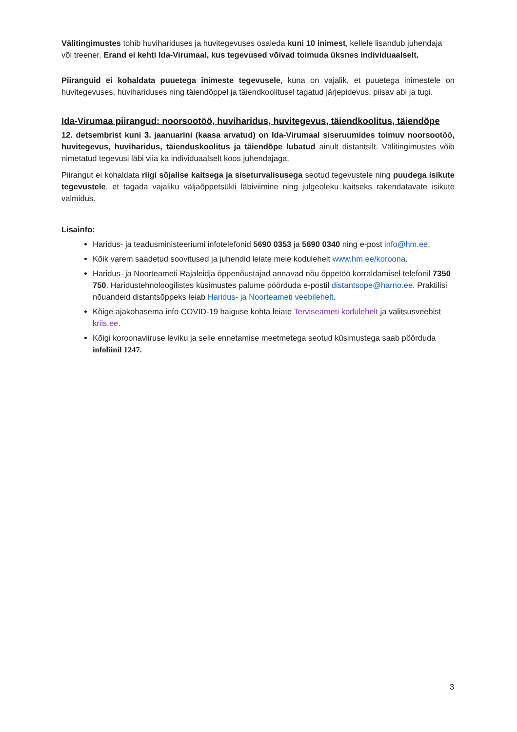Välitingimustes tohib huvihariduses ja huvitegevuses osaleda kuni 10 inimest, kellele lisandub juhendaja või treener. Erand ei kehti Ida-Virumaal, kus tegevused võivad toimuda üksnes individuaalselt.
Piiranguid ei kohaldata puuetega inimeste tegevusele, kuna on vajalik, et puuetega inimestele on huvitegevuses, huvihariduses ning täiendõppel ja täiendkoolitusel tagatud järjepidevus, piisav abi ja tugi.
Ida-Virumaa piirangud: noorsootöö, huviharidus, huvitegevus, täiendkoolitus, täiendõpe
12. detsembrist kuni 3. jaanuarini (kaasa arvatud) on Ida-Virumaal siseruumides toimuv noorsootöö, huvitegevus, huviharidus, täienduskoolitus ja täiendõpe lubatud ainult distantsilt. Välitingimustes võib nimetatud tegevusi läbi viia ka individuaalselt koos juhendajaga.
Piirangut ei kohaldata riigi sõjalise kaitsega ja siseturvalisusega seotud tegevustele ning puudega isikute tegevustele, et tagada vajaliku väljaõppetsükli läbiviimine ning julgeoleku kaitseks rakendatavate isikute valmidus.
Lisainfo:
Haridus- ja teadusministeeriumi infotelefonid 5690 0353 ja 5690 0340 ning e-post info@hm.ee.
Kõik varem saadetud soovitused ja juhendid leiate meie kodulehelt www.hm.ee/koroona.
Haridus- ja Noorteameti Rajaleidja õppenõustajad annavad nõu õppetöö korraldamisel telefonil 7350 750. Haridustehnoloogilistes küsimustes palume pöörduda e-postil distantsope@harno.ee. Praktilisi nõuandeid distantsõppeks leiab Haridus- ja Noorteameti veebilehelt.
Kõige ajakohasema info COVID-19 haiguse kohta leiate Terviseameti kodulehelt ja valitsusveebist kriis.ee.
Kõigi koroonaviiruse leviku ja selle ennetamise meetmetega seotud küsimustega saab pöörduda infoliinil 1247.
3